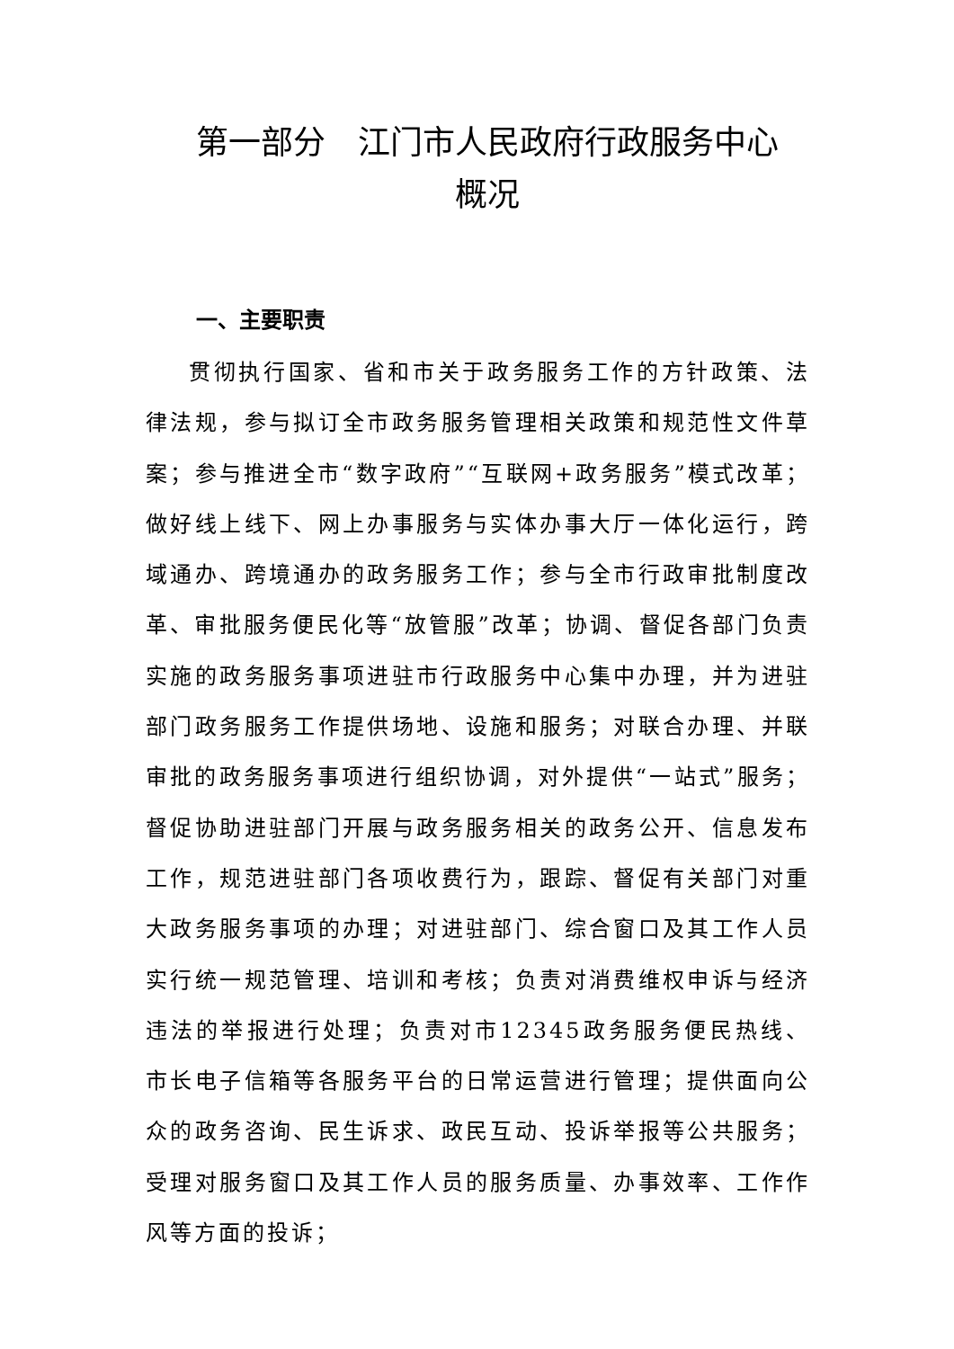第一部分　江门市人民政府行政服务中心
概况
一、主要职责
贯彻执行国家、省和市关于政务服务工作的方针政策、法律法规，参与拟订全市政务服务管理相关政策和规范性文件草案；参与推进全市“数字政府”“互联网+政务服务”模式改革；做好线上线下、网上办事服务与实体办事大厅一体化运行，跨域通办、跨境通办的政务服务工作；参与全市行政审批制度改革、审批服务便民化等“放管服”改革；协调、督促各部门负责实施的政务服务事项进驻市行政服务中心集中办理，并为进驻部门政务服务工作提供场地、设施和服务；对联合办理、并联审批的政务服务事项进行组织协调，对外提供“一站式”服务；督促协助进驻部门开展与政务服务相关的政务公开、信息发布工作，规范进驻部门各项收费行为，跟踪、督促有关部门对重大政务服务事项的办理；对进驻部门、综合窗口及其工作人员实行统一规范管理、培训和考核；负责对消费维权申诉与经济违法的举报进行处理；负责对市12345政务服务便民热线、市长电子信箱等各服务平台的日常运营进行管理；提供面向公众的政务咨询、民生诉求、政民互动、投诉举报等公共服务；受理对服务窗口及其工作人员的服务质量、办事效率、工作作风等方面的投诉；